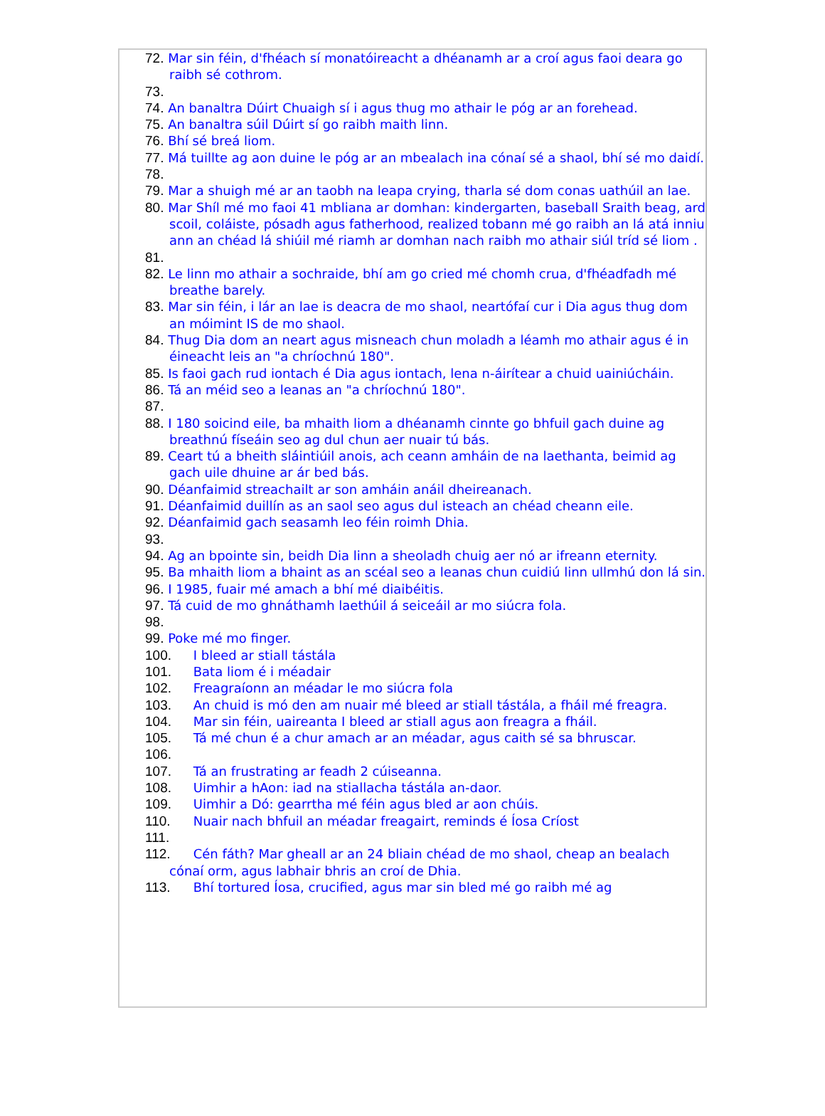72. Mar sin féin, d'fhéach sí monatóireacht a dhéanamh ar a croí agus faoi deara go raibh sé cothrom.
73.
74. An banaltra Dúirt Chuaigh sí i agus thug mo athair le póg ar an forehead.
75. An banaltra súil Dúirt sí go raibh maith linn.
76. Bhí sé breá liom.
77. Má tuillte ag aon duine le póg ar an mbealach ina cónaí sé a shaol, bhí sé mo daidí.
78.
79. Mar a shuigh mé ar an taobh na leapa crying, tharla sé dom conas uathúil an lae.
80. Mar Shíl mé mo faoi 41 mbliana ar domhan: kindergarten, baseball Sraith beag, ard scoil, coláiste, pósadh agus fatherhood, realized tobann mé go raibh an lá atá inniu ann an chéad lá shiúil mé riamh ar domhan nach raibh mo athair siúl tríd sé liom .
81.
82. Le linn mo athair a sochraide, bhí am go cried mé chomh crua, d'fhéadfadh mé breathe barely.
83. Mar sin féin, i lár an lae is deacra de mo shaol, neartófaí cur i Dia agus thug dom an móimint IS de mo shaol.
84. Thug Dia dom an neart agus misneach chun moladh a léamh mo athair agus é in éineacht leis an "a chríochnú 180".
85. Is faoi gach rud iontach é Dia agus iontach, lena n-áirítear a chuid uainiúcháin.
86. Tá an méid seo a leanas an "a chríochnú 180".
87.
88. I 180 soicind eile, ba mhaith liom a dhéanamh cinnte go bhfuil gach duine ag breathnú físeáin seo ag dul chun aer nuair tú bás.
89. Ceart tú a bheith sláintiúil anois, ach ceann amháin de na laethanta, beimid ag gach uile dhuine ar ár bed bás.
90. Déanfaimid streachailt ar son amháin anáil dheireanach.
91. Déanfaimid duillín as an saol seo agus dul isteach an chéad cheann eile.
92. Déanfaimid gach seasamh leo féin roimh Dhia.
93.
94. Ag an bpointe sin, beidh Dia linn a sheoladh chuig aer nó ar ifreann eternity.
95. Ba mhaith liom a bhaint as an scéal seo a leanas chun cuidiú linn ullmhú don lá sin.
96. I 1985, fuair mé amach a bhí mé diaibéitis.
97. Tá cuid de mo ghnáthamh laethúil á seiceáil ar mo siúcra fola.
98.
99. Poke mé mo finger.
100. I bleed ar stiall tástála
101. Bata liom é i méadair
102. Freagraíonn an méadar le mo siúcra fola
103. An chuid is mó den am nuair mé bleed ar stiall tástála, a fháil mé freagra.
104. Mar sin féin, uaireanta I bleed ar stiall agus aon freagra a fháil.
105. Tá mé chun é a chur amach ar an méadar, agus caith sé sa bhruscar.
106.
107. Tá an frustrating ar feadh 2 cúiseanna.
108. Uimhir a hAon: iad na stiallacha tástála an-daor.
109. Uimhir a Dó: gearrtha mé féin agus bled ar aon chúis.
110. Nuair nach bhfuil an méadar freagairt, reminds é Íosa Críost
111.
112. Cén fáth? Mar gheall ar an 24 bliain chéad de mo shaol, cheap an bealach cónaí orm, agus labhair bhris an croí de Dhia.
113. Bhí tortured Íosa, crucified, agus mar sin bled mé go raibh mé ag